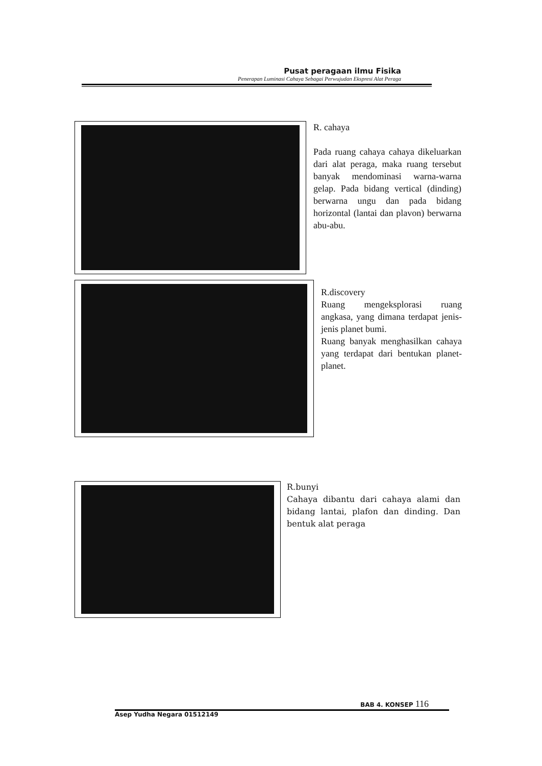Pusat peragaan ilmu Fisika
Penerapan Luminasi Cahaya Sebagai Perwujudan Ekspresi Alat Peraga
R. cahaya
Pada ruang cahaya cahaya dikeluarkan dari alat peraga, maka ruang tersebut banyak mendominasi warna-warna gelap. Pada bidang vertical (dinding) berwarna ungu dan pada bidang horizontal (lantai dan plavon) berwarna abu-abu.
R.discovery
Ruang mengeksplorasi ruang angkasa, yang dimana terdapat jenis-jenis planet bumi.
Ruang banyak menghasilkan cahaya yang terdapat dari bentukan planet-planet.
R.bunyi
Cahaya dibantu dari cahaya alami dan bidang lantai, plafon dan dinding. Dan bentuk alat peraga
BAB 4. KONSEP 116
Asep Yudha Negara 01512149